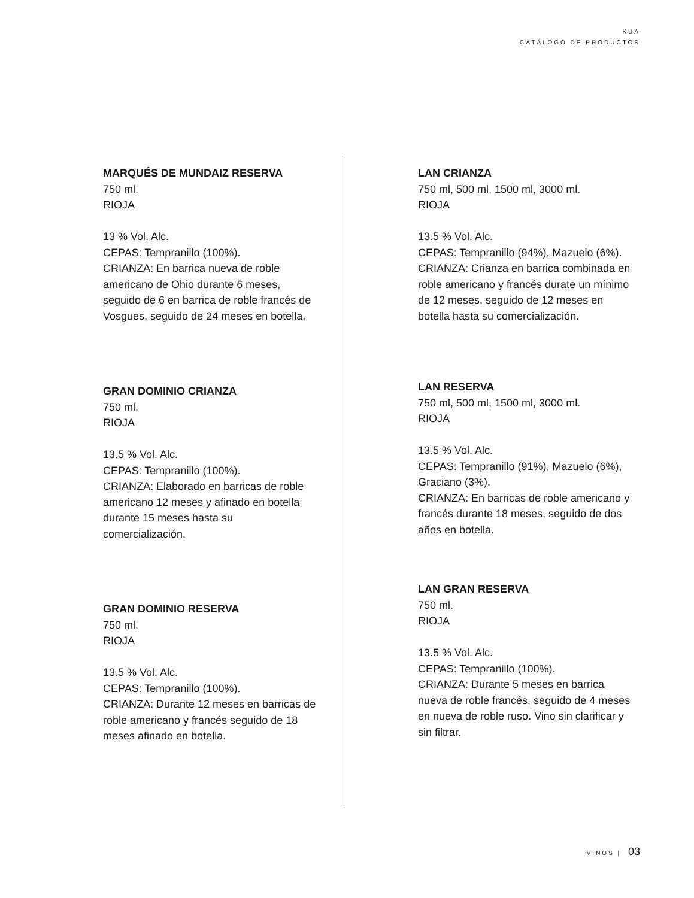KUA
CATÁLOGO DE PRODUCTOS
MARQUÉS DE MUNDAIZ RESERVA
750 ml.
RIOJA
13 % Vol. Alc.
CEPAS: Tempranillo (100%).
CRIANZA: En barrica nueva de roble americano de Ohio durante 6 meses, seguido de 6 en barrica de roble francés de Vosgues, seguido de 24 meses en botella.
GRAN DOMINIO CRIANZA
750 ml.
RIOJA
13.5 % Vol. Alc.
CEPAS: Tempranillo (100%).
CRIANZA: Elaborado en barricas de roble americano 12 meses y afinado en botella durante 15 meses hasta su comercialización.
GRAN DOMINIO RESERVA
750 ml.
RIOJA
13.5 % Vol. Alc.
CEPAS: Tempranillo (100%).
CRIANZA: Durante 12 meses en barricas de roble americano y francés seguido de 18 meses afinado en botella.
LAN CRIANZA
750 ml, 500 ml, 1500 ml, 3000 ml.
RIOJA
13.5 % Vol. Alc.
CEPAS: Tempranillo (94%), Mazuelo (6%).
CRIANZA: Crianza en barrica combinada en roble americano y francés durate un mínimo de 12 meses, seguido de 12 meses en botella hasta su comercialización.
LAN RESERVA
750 ml, 500 ml, 1500 ml, 3000 ml.
RIOJA
13.5 % Vol. Alc.
CEPAS: Tempranillo (91%), Mazuelo (6%), Graciano (3%).
CRIANZA: En barricas de roble americano y francés durante 18 meses, seguido de dos años en botella.
LAN GRAN RESERVA
750 ml.
RIOJA
13.5 % Vol. Alc.
CEPAS: Tempranillo (100%).
CRIANZA: Durante 5 meses en barrica nueva de roble francés, seguido de 4 meses en nueva de roble ruso. Vino sin clarificar y sin filtrar.
VINOS | 03